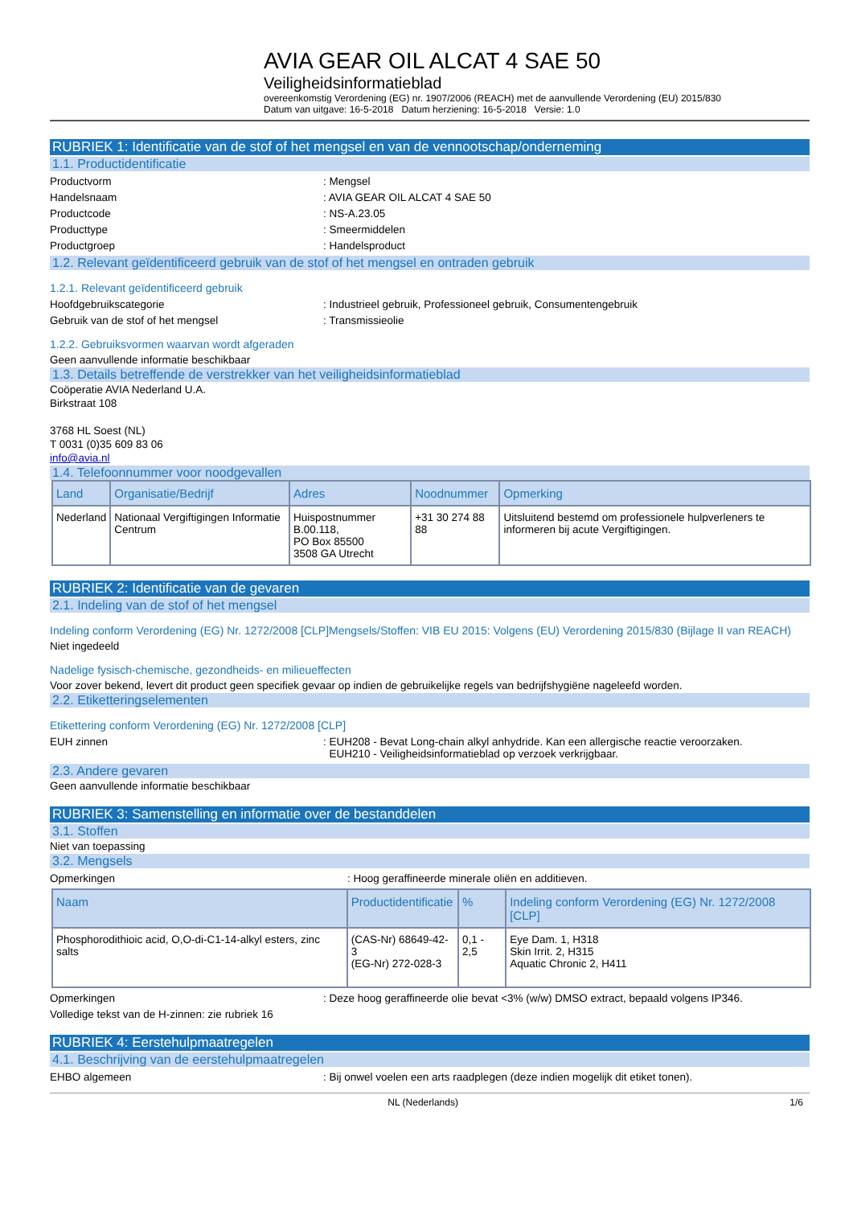AVIA GEAR OIL ALCAT 4 SAE 50
Veiligheidsinformatieblad
overeenkomstig Verordening (EG) nr. 1907/2006 (REACH) met de aanvullende Verordening (EU) 2015/830
Datum van uitgave: 16-5-2018 Datum herziening: 16-5-2018 Versie: 1.0
RUBRIEK 1: Identificatie van de stof of het mengsel en van de vennootschap/onderneming
1.1. Productidentificatie
Productvorm: Mengsel
Handelsnaam: AVIA GEAR OIL ALCAT 4 SAE 50
Productcode: NS-A.23.05
Producttype: Smeermiddelen
Productgroep: Handelsproduct
1.2. Relevant geïdentificeerd gebruik van de stof of het mengsel en ontraden gebruik
1.2.1. Relevant geïdentificeerd gebruik
Hoofdgebruikscategorie: Industrieel gebruik, Professioneel gebruik, Consumentengebruik
Gebruik van de stof of het mengsel: Transmissieolie
1.2.2. Gebruiksvormen waarvan wordt afgeraden
Geen aanvullende informatie beschikbaar
1.3. Details betreffende de verstrekker van het veiligheidsinformatieblad
Coöperatie AVIA Nederland U.A.
Birkstraat 108
3768 HL Soest (NL)
T 0031 (0)35 609 83 06
info@avia.nl
1.4. Telefoonnummer voor noodgevallen
| Land | Organisatie/Bedrijf | Adres | Noodnummer | Opmerking |
| --- | --- | --- | --- | --- |
| Nederland | Nationaal Vergiftigingen Informatie Centrum | Huispostnummer B.00.118, PO Box 85500 3508 GA Utrecht | +31 30 274 88 88 | Uitsluitend bestemd om professionele hulpverleners te informeren bij acute Vergiftigingen. |
RUBRIEK 2: Identificatie van de gevaren
2.1. Indeling van de stof of het mengsel
Indeling conform Verordening (EG) Nr. 1272/2008 [CLP]Mengsels/Stoffen: VIB EU 2015: Volgens (EU) Verordening 2015/830 (Bijlage II van REACH)
Niet ingedeeld
Nadelige fysisch-chemische, gezondheids- en milieueffecten
Voor zover bekend, levert dit product geen specifiek gevaar op indien de gebruikelijke regels van bedrijfshygiëne nageleefd worden.
2.2. Etiketteringselementen
Etikettering conform Verordening (EG) Nr. 1272/2008 [CLP]
EUH zinnen: EUH208 - Bevat Long-chain alkyl anhydride. Kan een allergische reactie veroorzaken.
EUH210 - Veiligheidsinformatieblad op verzoek verkrijgbaar.
2.3. Andere gevaren
Geen aanvullende informatie beschikbaar
RUBRIEK 3: Samenstelling en informatie over de bestanddelen
3.1. Stoffen
Niet van toepassing
3.2. Mengsels
Opmerkingen: Hoog geraffineerde minerale oliën en additieven.
| Naam | Productidentificatie | % | Indeling conform Verordening (EG) Nr. 1272/2008 [CLP] |
| --- | --- | --- | --- |
| Phosphorodithioic acid, O,O-di-C1-14-alkyl esters, zinc salts | (CAS-Nr) 68649-42-3 (EG-Nr) 272-028-3 | 0,1 - 2,5 | Eye Dam. 1, H318 Skin Irrit. 2, H315 Aquatic Chronic 2, H411 |
Opmerkingen: Deze hoog geraffineerde olie bevat <3% (w/w) DMSO extract, bepaald volgens IP346.
Volledige tekst van de H-zinnen: zie rubriek 16
RUBRIEK 4: Eerstehulpmaatregelen
4.1. Beschrijving van de eerstehulpmaatregelen
EHBO algemeen: Bij onwel voelen een arts raadplegen (deze indien mogelijk dit etiket tonen).
NL (Nederlands) 1/6